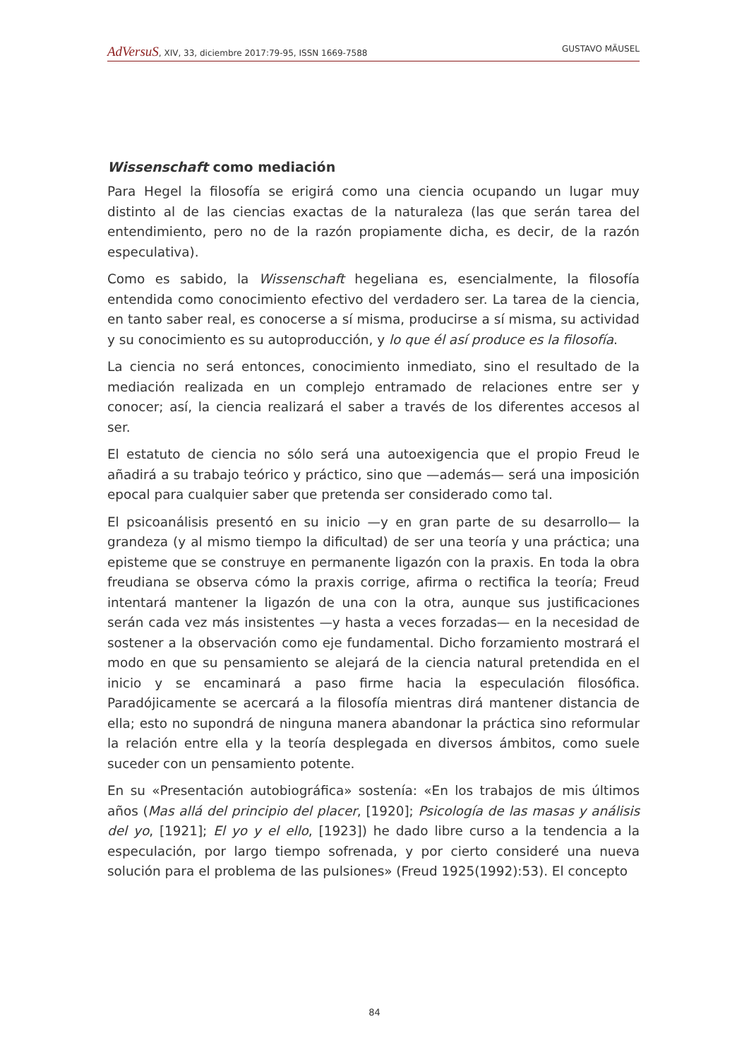AdVersuS, XIV, 33, diciembre 2017:79-95, ISSN 1669-7588 GUSTAVO MÄUSEL
Wissenschaft como mediación
Para Hegel la filosofía se erigirá como una ciencia ocupando un lugar muy distinto al de las ciencias exactas de la naturaleza (las que serán tarea del entendimiento, pero no de la razón propiamente dicha, es decir, de la razón especulativa).
Como es sabido, la Wissenschaft hegeliana es, esencialmente, la filosofía entendida como conocimiento efectivo del verdadero ser. La tarea de la ciencia, en tanto saber real, es conocerse a sí misma, producirse a sí misma, su actividad y su conocimiento es su autoproducción, y lo que él así produce es la filosofía.
La ciencia no será entonces, conocimiento inmediato, sino el resultado de la mediación realizada en un complejo entramado de relaciones entre ser y conocer; así, la ciencia realizará el saber a través de los diferentes accesos al ser.
El estatuto de ciencia no sólo será una autoexigencia que el propio Freud le añadirá a su trabajo teórico y práctico, sino que —además— será una imposición epocal para cualquier saber que pretenda ser considerado como tal.
El psicoanálisis presentó en su inicio —y en gran parte de su desarrollo— la grandeza (y al mismo tiempo la dificultad) de ser una teoría y una práctica; una episteme que se construye en permanente ligazón con la praxis. En toda la obra freudiana se observa cómo la praxis corrige, afirma o rectifica la teoría; Freud intentará mantener la ligazón de una con la otra, aunque sus justificaciones serán cada vez más insistentes —y hasta a veces forzadas— en la necesidad de sostener a la observación como eje fundamental. Dicho forzamiento mostrará el modo en que su pensamiento se alejará de la ciencia natural pretendida en el inicio y se encaminará a paso firme hacia la especulación filosófica. Paradójicamente se acercará a la filosofía mientras dirá mantener distancia de ella; esto no supondrá de ninguna manera abandonar la práctica sino reformular la relación entre ella y la teoría desplegada en diversos ámbitos, como suele suceder con un pensamiento potente.
En su «Presentación autobiográfica» sostenía: «En los trabajos de mis últimos años (Mas allá del principio del placer, [1920]; Psicología de las masas y análisis del yo, [1921]; El yo y el ello, [1923]) he dado libre curso a la tendencia a la especulación, por largo tiempo sofrenada, y por cierto consideré una nueva solución para el problema de las pulsiones» (Freud 1925(1992):53). El concepto
84